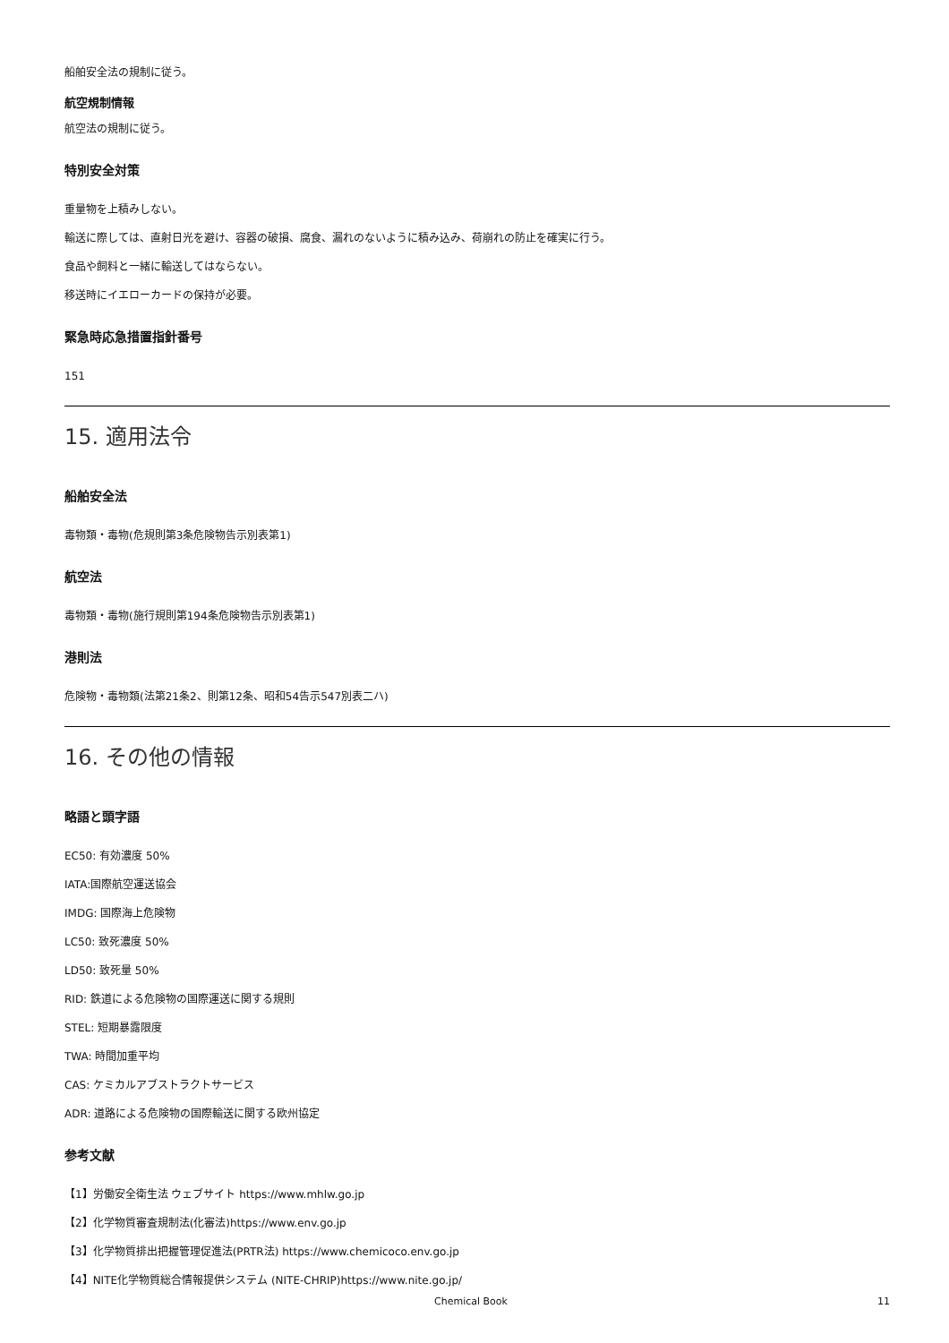船舶安全法の規制に従う。
航空規制情報
航空法の規制に従う。
特別安全対策
重量物を上積みしない。
輸送に際しては、直射日光を避け、容器の破損、腐食、漏れのないように積み込み、荷崩れの防止を確実に行う。
食品や飼料と一緒に輸送してはならない。
移送時にイエローカードの保持が必要。
緊急時応急措置指針番号
151
15. 適用法令
船舶安全法
毒物類・毒物(危規則第3条危険物告示別表第1)
航空法
毒物類・毒物(施行規則第194条危険物告示別表第1)
港則法
危険物・毒物類(法第21条2、則第12条、昭和54告示547別表二ハ)
16. その他の情報
略語と頭字語
EC50: 有効濃度 50%
IATA:国際航空運送協会
IMDG: 国際海上危険物
LC50: 致死濃度 50%
LD50: 致死量 50%
RID: 鉄道による危険物の国際運送に関する規則
STEL: 短期暴露限度
TWA: 時間加重平均
CAS: ケミカルアブストラクトサービス
ADR: 道路による危険物の国際輸送に関する欧州協定
参考文献
【1】労働安全衛生法 ウェブサイト https://www.mhlw.go.jp
【2】化学物質審査規制法(化審法)https://www.env.go.jp
【3】化学物質排出把握管理促進法(PRTR法) https://www.chemicoco.env.go.jp
【4】NITE化学物質総合情報提供システム (NITE-CHRIP)https://www.nite.go.jp/
Chemical Book 11